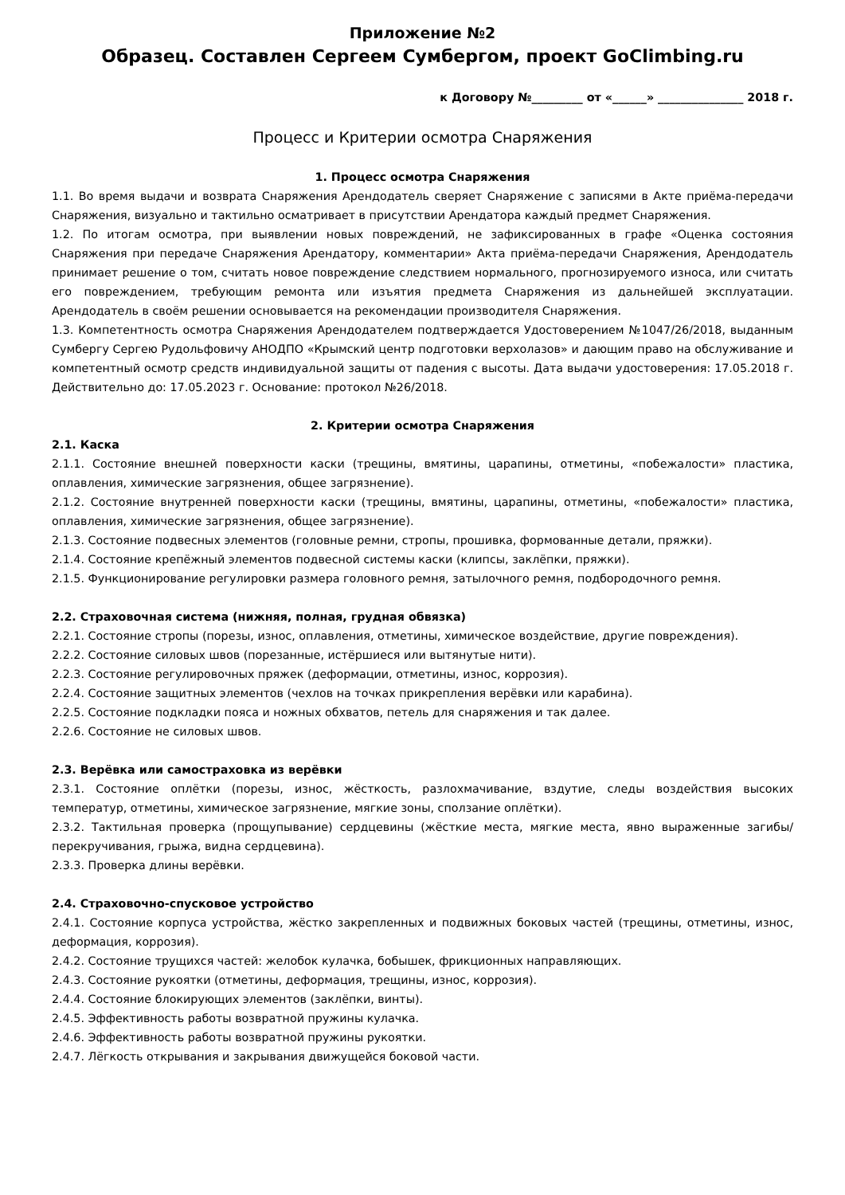Приложение №2
Образец. Составлен Сергеем Сумбергом, проект GoClimbing.ru
к Договору №_________ от «______» _______________ 2018 г.
Процесс и Критерии осмотра Снаряжения
1. Процесс осмотра Снаряжения
1.1. Во время выдачи и возврата Снаряжения Арендодатель сверяет Снаряжение с записями в Акте приёма-передачи Снаряжения, визуально и тактильно осматривает в присутствии Арендатора каждый предмет Снаряжения.
1.2. По итогам осмотра, при выявлении новых повреждений, не зафиксированных в графе «Оценка состояния Снаряжения при передаче Снаряжения Арендатору, комментарии» Акта приёма-передачи Снаряжения, Арендодатель принимает решение о том, считать новое повреждение следствием нормального, прогнозируемого износа, или считать его повреждением, требующим ремонта или изъятия предмета Снаряжения из дальнейшей эксплуатации. Арендодатель в своём решении основывается на рекомендации производителя Снаряжения.
1.3. Компетентность осмотра Снаряжения Арендодателем подтверждается Удостоверением №1047/26/2018, выданным Сумбергу Сергею Рудольфовичу АНОДПО «Крымский центр подготовки верхолазов» и дающим право на обслуживание и компетентный осмотр средств индивидуальной защиты от падения с высоты. Дата выдачи удостоверения: 17.05.2018 г. Действительно до: 17.05.2023 г. Основание: протокол №26/2018.
2. Критерии осмотра Снаряжения
2.1. Каска
2.1.1. Состояние внешней поверхности каски (трещины, вмятины, царапины, отметины, «побежалости» пластика, оплавления, химические загрязнения, общее загрязнение).
2.1.2. Состояние внутренней поверхности каски (трещины, вмятины, царапины, отметины, «побежалости» пластика, оплавления, химические загрязнения, общее загрязнение).
2.1.3. Состояние подвесных элементов (головные ремни, стропы, прошивка, формованные детали, пряжки).
2.1.4. Состояние крепёжный элементов подвесной системы каски (клипсы, заклёпки, пряжки).
2.1.5. Функционирование регулировки размера головного ремня, затылочного ремня, подбородочного ремня.
2.2. Страховочная система (нижняя, полная, грудная обвязка)
2.2.1. Состояние стропы (порезы, износ, оплавления, отметины, химическое воздействие, другие повреждения).
2.2.2. Состояние силовых швов (порезанные, истёршиеся или вытянутые нити).
2.2.3. Состояние регулировочных пряжек (деформации, отметины, износ, коррозия).
2.2.4. Состояние защитных элементов (чехлов на точках прикрепления верёвки или карабина).
2.2.5. Состояние подкладки пояса и ножных обхватов, петель для снаряжения и так далее.
2.2.6. Состояние не силовых швов.
2.3. Верёвка или самостраховка из верёвки
2.3.1. Состояние оплётки (порезы, износ, жёсткость, разлохмачивание, вздутие, следы воздействия высоких температур, отметины, химическое загрязнение, мягкие зоны, сползание оплётки).
2.3.2. Тактильная проверка (прощупывание) сердцевины (жёсткие места, мягкие места, явно выраженные загибы/перекручивания, грыжа, видна сердцевина).
2.3.3. Проверка длины верёвки.
2.4. Страховочно-спусковое устройство
2.4.1. Состояние корпуса устройства, жёстко закрепленных и подвижных боковых частей (трещины, отметины, износ, деформация, коррозия).
2.4.2. Состояние трущихся частей: желобок кулачка, бобышек, фрикционных направляющих.
2.4.3. Состояние рукоятки (отметины, деформация, трещины, износ, коррозия).
2.4.4. Состояние блокирующих элементов (заклёпки, винты).
2.4.5. Эффективность работы возвратной пружины кулачка.
2.4.6. Эффективность работы возвратной пружины рукоятки.
2.4.7. Лёгкость открывания и закрывания движущейся боковой части.